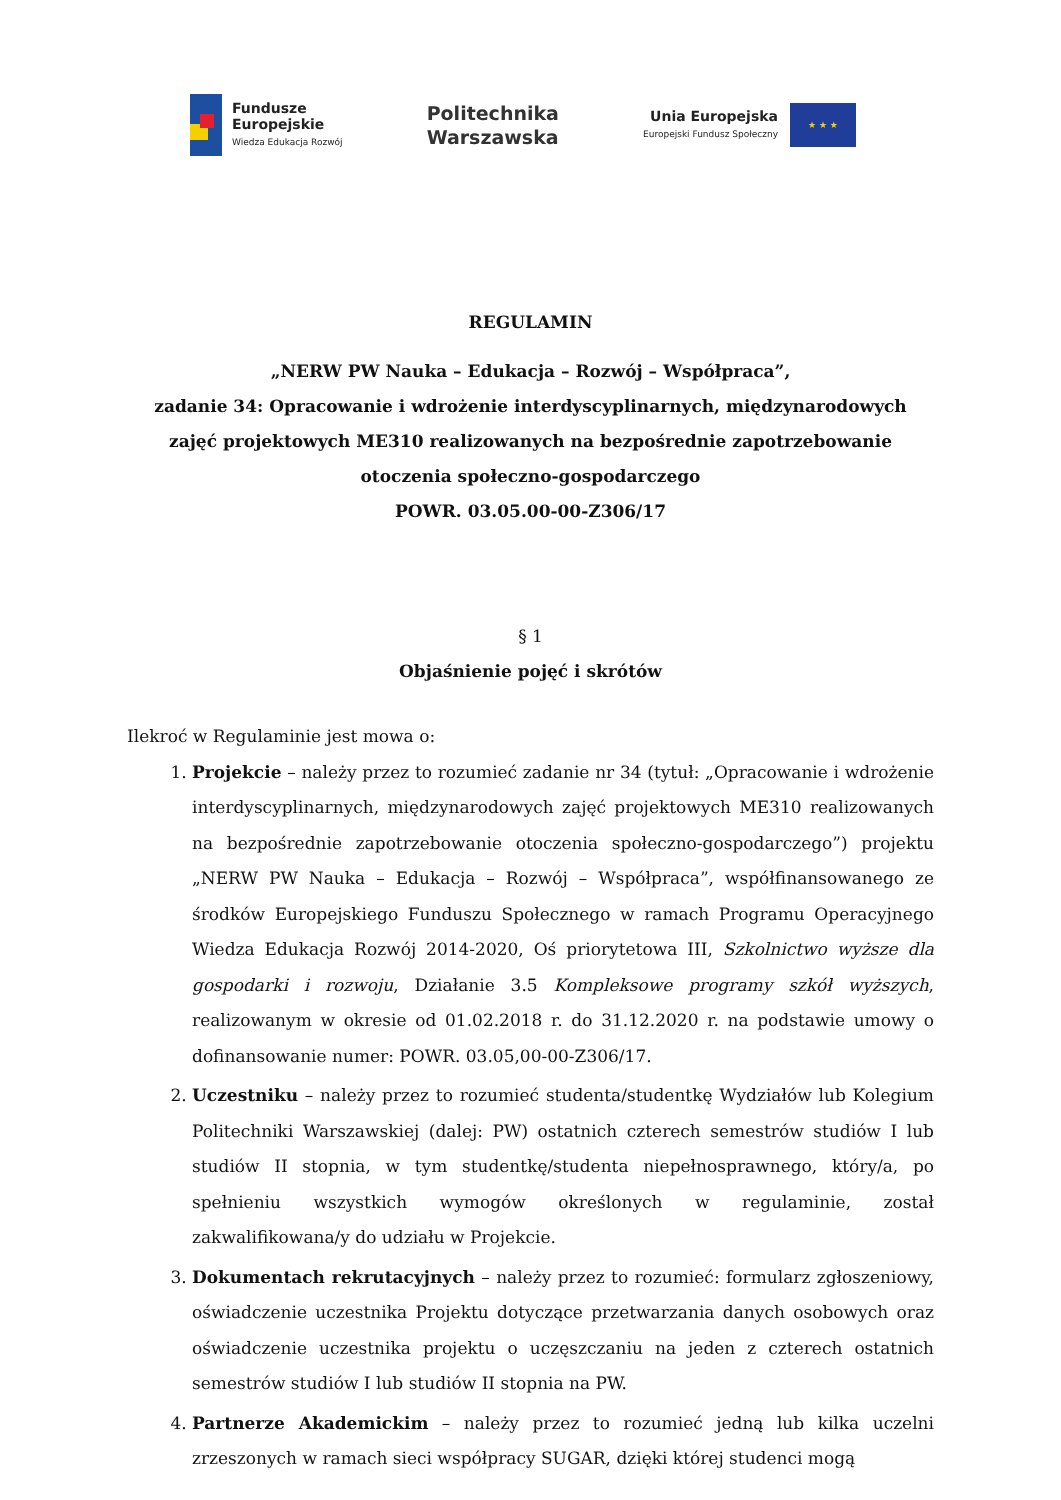Fundusze
Europejskie
Wiedza Edukacja Rozwój
Politechnika
Warszawska
Unia Europejska
Europejski Fundusz Społeczny
★ ★ ★
REGULAMIN
„NERW PW Nauka – Edukacja – Rozwój – Współpraca”,
zadanie 34: Opracowanie i wdrożenie interdyscyplinarnych, międzynarodowych
zajęć projektowych ME310 realizowanych na bezpośrednie zapotrzebowanie
otoczenia społeczno-gospodarczego
POWR. 03.05.00-00-Z306/17
§ 1
Objaśnienie pojęć i skrótów
Ilekroć w Regulaminie jest mowa o:
1. Projekcie – należy przez to rozumieć zadanie nr 34 (tytuł: „Opracowanie i wdrożenie interdyscyplinarnych, międzynarodowych zajęć projektowych ME310 realizowanych na bezpośrednie zapotrzebowanie otoczenia społeczno-gospodarczego”) projektu „NERW PW Nauka – Edukacja – Rozwój – Współpraca”, współfinansowanego ze środków Europejskiego Funduszu Społecznego w ramach Programu Operacyjnego Wiedza Edukacja Rozwój 2014-2020, Oś priorytetowa III, Szkolnictwo wyższe dla gospodarki i rozwoju, Działanie 3.5 Kompleksowe programy szkół wyższych, realizowanym w okresie od 01.02.2018 r. do 31.12.2020 r. na podstawie umowy o dofinansowanie numer: POWR. 03.05,00-00-Z306/17.
2. Uczestniku – należy przez to rozumieć studenta/studentkę Wydziałów lub Kolegium Politechniki Warszawskiej (dalej: PW) ostatnich czterech semestrów studiów I lub studiów II stopnia, w tym studentkę/studenta niepełnosprawnego, który/a, po spełnieniu wszystkich wymogów określonych w regulaminie, został zakwalifikowana/y do udziału w Projekcie.
3. Dokumentach rekrutacyjnych – należy przez to rozumieć: formularz zgłoszeniowy, oświadczenie uczestnika Projektu dotyczące przetwarzania danych osobowych oraz oświadczenie uczestnika projektu o uczęszczaniu na jeden z czterech ostatnich semestrów studiów I lub studiów II stopnia na PW.
4. Partnerze Akademickim – należy przez to rozumieć jedną lub kilka uczelni zrzeszonych w ramach sieci współpracy SUGAR, dzięki której studenci mogą